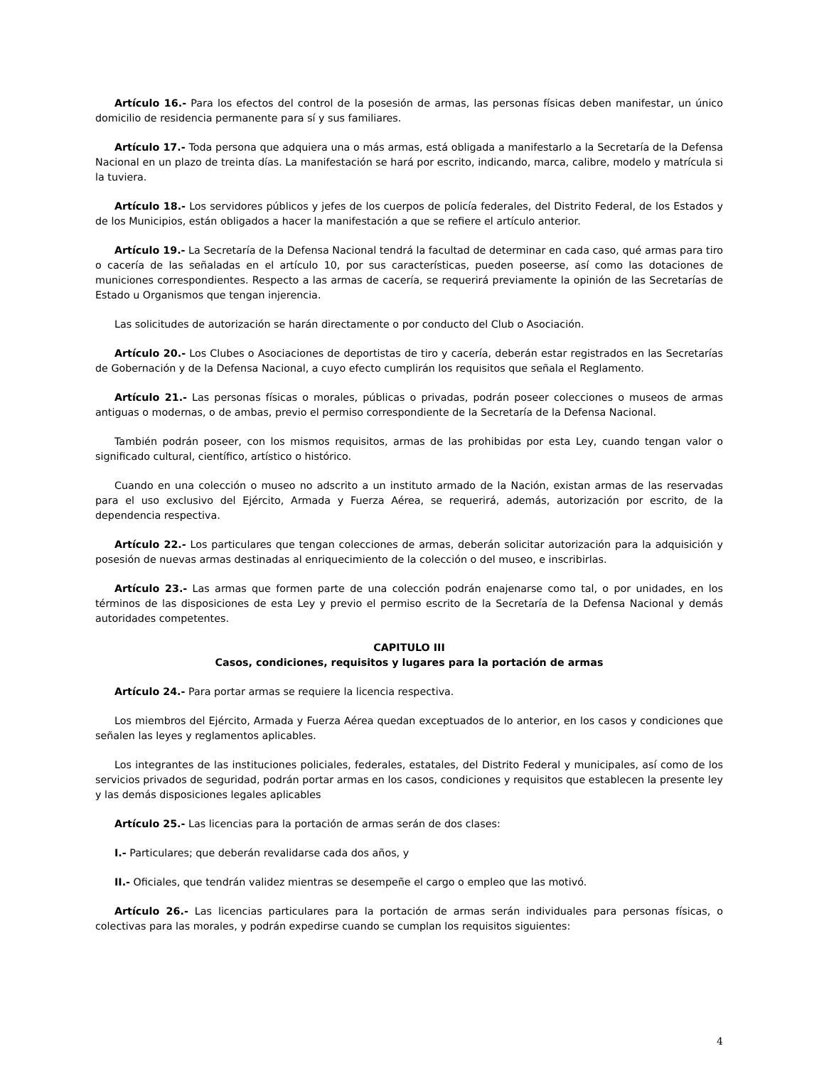Artículo 16.- Para los efectos del control de la posesión de armas, las personas físicas deben manifestar, un único domicilio de residencia permanente para sí y sus familiares.
Artículo 17.- Toda persona que adquiera una o más armas, está obligada a manifestarlo a la Secretaría de la Defensa Nacional en un plazo de treinta días. La manifestación se hará por escrito, indicando, marca, calibre, modelo y matrícula si la tuviera.
Artículo 18.- Los servidores públicos y jefes de los cuerpos de policía federales, del Distrito Federal, de los Estados y de los Municipios, están obligados a hacer la manifestación a que se refiere el artículo anterior.
Artículo 19.- La Secretaría de la Defensa Nacional tendrá la facultad de determinar en cada caso, qué armas para tiro o cacería de las señaladas en el artículo 10, por sus características, pueden poseerse, así como las dotaciones de municiones correspondientes. Respecto a las armas de cacería, se requerirá previamente la opinión de las Secretarías de Estado u Organismos que tengan injerencia.
Las solicitudes de autorización se harán directamente o por conducto del Club o Asociación.
Artículo 20.- Los Clubes o Asociaciones de deportistas de tiro y cacería, deberán estar registrados en las Secretarías de Gobernación y de la Defensa Nacional, a cuyo efecto cumplirán los requisitos que señala el Reglamento.
Artículo 21.- Las personas físicas o morales, públicas o privadas, podrán poseer colecciones o museos de armas antiguas o modernas, o de ambas, previo el permiso correspondiente de la Secretaría de la Defensa Nacional.
También podrán poseer, con los mismos requisitos, armas de las prohibidas por esta Ley, cuando tengan valor o significado cultural, científico, artístico o histórico.
Cuando en una colección o museo no adscrito a un instituto armado de la Nación, existan armas de las reservadas para el uso exclusivo del Ejército, Armada y Fuerza Aérea, se requerirá, además, autorización por escrito, de la dependencia respectiva.
Artículo 22.- Los particulares que tengan colecciones de armas, deberán solicitar autorización para la adquisición y posesión de nuevas armas destinadas al enriquecimiento de la colección o del museo, e inscribirlas.
Artículo 23.- Las armas que formen parte de una colección podrán enajenarse como tal, o por unidades, en los términos de las disposiciones de esta Ley y previo el permiso escrito de la Secretaría de la Defensa Nacional y demás autoridades competentes.
CAPITULO III
Casos, condiciones, requisitos y lugares para la portación de armas
Artículo 24.- Para portar armas se requiere la licencia respectiva.
Los miembros del Ejército, Armada y Fuerza Aérea quedan exceptuados de lo anterior, en los casos y condiciones que señalen las leyes y reglamentos aplicables.
Los integrantes de las instituciones policiales, federales, estatales, del Distrito Federal y municipales, así como de los servicios privados de seguridad, podrán portar armas en los casos, condiciones y requisitos que establecen la presente ley y las demás disposiciones legales aplicables
Artículo 25.- Las licencias para la portación de armas serán de dos clases:
I.- Particulares; que deberán revalidarse cada dos años, y
II.- Oficiales, que tendrán validez mientras se desempeñe el cargo o empleo que las motivó.
Artículo 26.- Las licencias particulares para la portación de armas serán individuales para personas físicas, o colectivas para las morales, y podrán expedirse cuando se cumplan los requisitos siguientes:
4